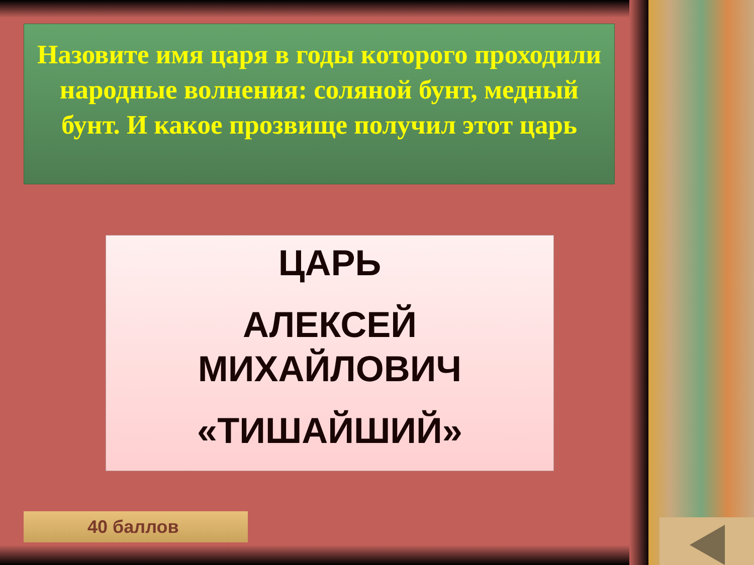Назовите имя царя в годы которого проходили народные волнения: соляной бунт, медный бунт. И какое прозвище получил этот царь
ЦАРЬ
АЛЕКСЕЙ МИХАЙЛОВИЧ
«ТИШАЙШИЙ»
40 баллов